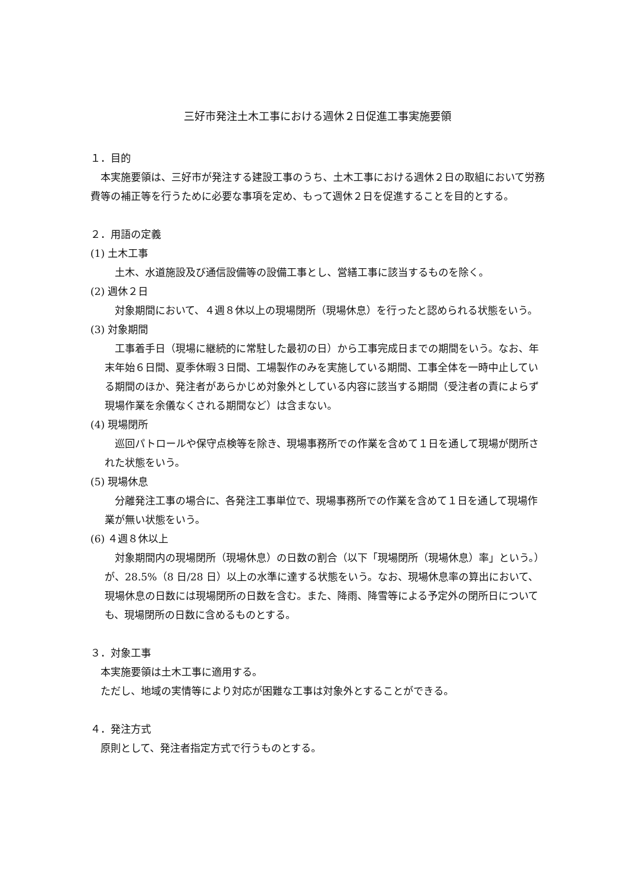三好市発注土木工事における週休２日促進工事実施要領
１．目的
本実施要領は、三好市が発注する建設工事のうち、土木工事における週休２日の取組において労務費等の補正等を行うために必要な事項を定め、もって週休２日を促進することを目的とする。
２．用語の定義
(1) 土木工事
土木、水道施設及び通信設備等の設備工事とし、営繕工事に該当するものを除く。
(2) 週休２日
対象期間において、４週８休以上の現場閉所（現場休息）を行ったと認められる状態をいう。
(3) 対象期間
工事着手日（現場に継続的に常駐した最初の日）から工事完成日までの期間をいう。なお、年末年始６日間、夏季休暇３日間、工場製作のみを実施している期間、工事全体を一時中止している期間のほか、発注者があらかじめ対象外としている内容に該当する期間（受注者の責によらず現場作業を余儀なくされる期間など）は含まない。
(4) 現場閉所
巡回パトロールや保守点検等を除き、現場事務所での作業を含めて１日を通して現場が閉所された状態をいう。
(5) 現場休息
分離発注工事の場合に、各発注工事単位で、現場事務所での作業を含めて１日を通して現場作業が無い状態をいう。
(6) ４週８休以上
対象期間内の現場閉所（現場休息）の日数の割合（以下「現場閉所（現場休息）率」という。）が、28.5%（8 日/28 日）以上の水準に達する状態をいう。なお、現場休息率の算出において、現場休息の日数には現場閉所の日数を含む。また、降雨、降雪等による予定外の閉所日についても、現場閉所の日数に含めるものとする。
３．対象工事
本実施要領は土木工事に適用する。
ただし、地域の実情等により対応が困難な工事は対象外とすることができる。
４．発注方式
原則として、発注者指定方式で行うものとする。